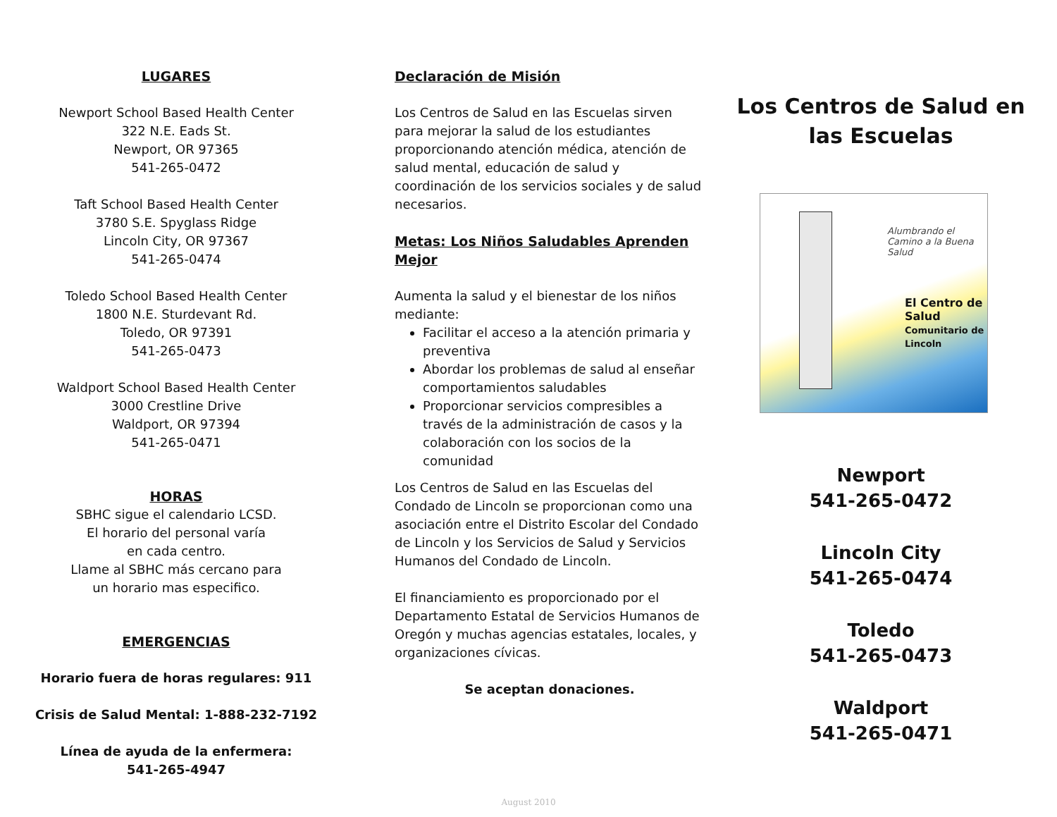LUGARES
Newport School Based Health Center
322 N.E. Eads St.
Newport, OR 97365
541-265-0472
Taft School Based Health Center
3780 S.E. Spyglass Ridge
Lincoln City, OR 97367
541-265-0474
Toledo School Based Health Center
1800 N.E. Sturdevant Rd.
Toledo, OR 97391
541-265-0473
Waldport School Based Health Center
3000 Crestline Drive
Waldport, OR 97394
541-265-0471
HORAS
SBHC sigue el calendario LCSD.
El horario del personal varía
en cada centro.
Llame al SBHC más cercano para
un horario mas especifico.
EMERGENCIAS
Horario fuera de horas regulares: 911
Crisis de Salud Mental: 1-888-232-7192
Línea de ayuda de la enfermera:
541-265-4947
Declaración de Misión
Los Centros de Salud en las Escuelas sirven para mejorar la salud de los estudiantes proporcionando atención médica, atención de salud mental, educación de salud y coordinación de los servicios sociales y de salud necesarios.
Metas: Los Niños Saludables Aprenden Mejor
Aumenta la salud y el bienestar de los niños mediante:
Facilitar el acceso a la atención primaria y preventiva
Abordar los problemas de salud al enseñar comportamientos saludables
Proporcionar servicios compresibles a través de la administración de casos y la colaboración con los socios de la comunidad
Los Centros de Salud en las Escuelas del Condado de Lincoln se proporcionan como una asociación entre el Distrito Escolar del Condado de Lincoln y los Servicios de Salud y Servicios Humanos del Condado de Lincoln.
El financiamiento es proporcionado por el Departamento Estatal de Servicios Humanos de Oregón y muchas agencias estatales, locales, y organizaciones cívicas.
Se aceptan donaciones.
Los Centros de Salud en
las Escuelas
Alumbrando el
Camino a la Buena Salud
El Centro de Salud
Comunitario de Lincoln
Newport
541-265-0472
Lincoln City
541-265-0474
Toledo
541-265-0473
Waldport
541-265-0471
August 2010